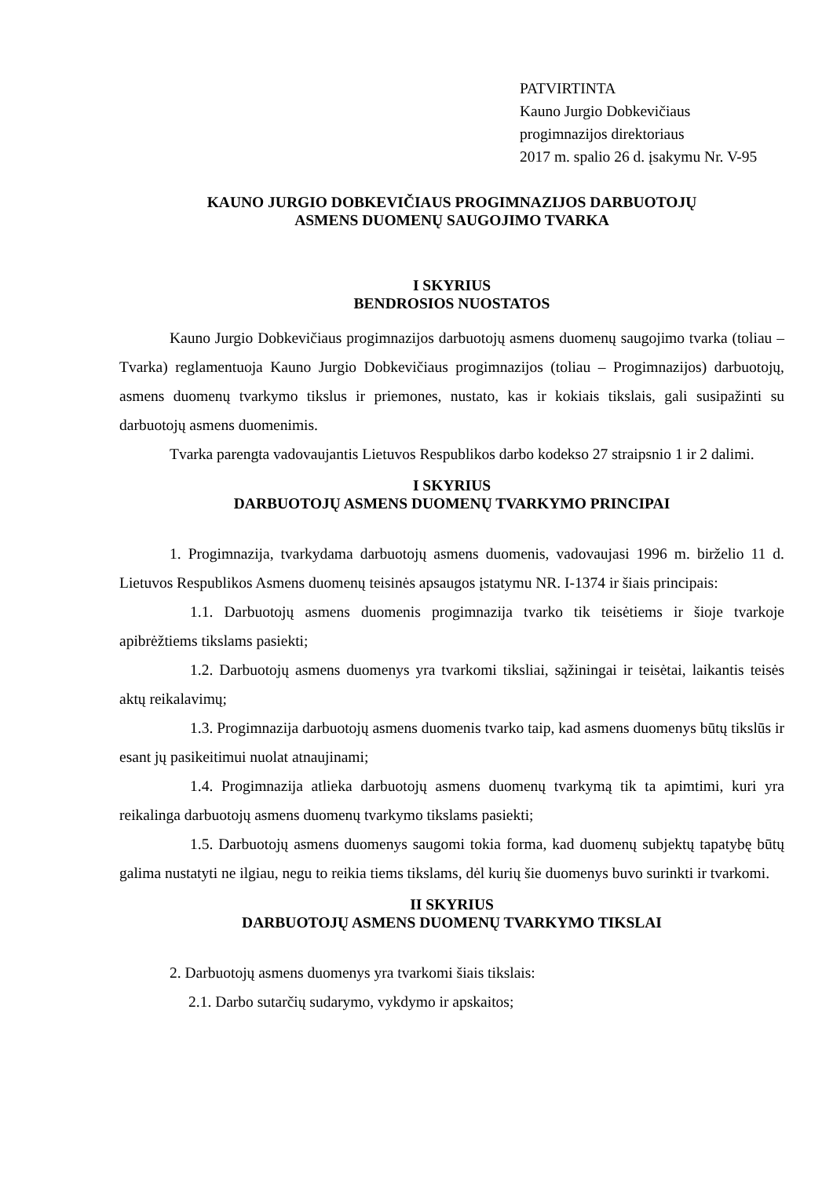PATVIRTINTA
Kauno Jurgio Dobkevičiaus
progimnazijos direktoriaus
2017 m. spalio 26 d. įsakymu Nr. V-95
KAUNO JURGIO DOBKEVIČIAUS PROGIMNAZIJOS DARBUOTOJŲ
ASMENS DUOMENŲ SAUGOJIMO TVARKA
I SKYRIUS
BENDROSIOS NUOSTATOS
Kauno Jurgio Dobkevičiaus progimnazijos darbuotojų asmens duomenų saugojimo tvarka (toliau – Tvarka) reglamentuoja Kauno Jurgio Dobkevičiaus progimnazijos (toliau – Progimnazijos) darbuotojų, asmens duomenų tvarkymo tikslus ir priemones, nustato, kas ir kokiais tikslais, gali susipažinti su darbuotojų asmens duomenimis.
Tvarka parengta vadovaujantis Lietuvos Respublikos darbo kodekso 27 straipsnio 1 ir 2 dalimi.
I SKYRIUS
DARBUOTOJŲ ASMENS DUOMENŲ TVARKYMO PRINCIPAI
1. Progimnazija, tvarkydama darbuotojų asmens duomenis, vadovaujasi 1996 m. birželio 11 d. Lietuvos Respublikos Asmens duomenų teisinės apsaugos įstatymu NR. I-1374 ir šiais principais:
1.1. Darbuotojų asmens duomenis progimnazija tvarko tik teisėtiems ir šioje tvarkoje apibrėžtiems tikslams pasiekti;
1.2. Darbuotojų asmens duomenys yra tvarkomi tiksliai, sąžiningai ir teisėtai, laikantis teisės aktų reikalavimų;
1.3. Progimnazija darbuotojų asmens duomenis tvarko taip, kad asmens duomenys būtų tikslūs ir esant jų pasikeitimui nuolat atnaujinami;
1.4. Progimnazija atlieka darbuotojų asmens duomenų tvarkymą tik ta apimtimi, kuri yra reikalinga darbuotojų asmens duomenų tvarkymo tikslams pasiekti;
1.5. Darbuotojų asmens duomenys saugomi tokia forma, kad duomenų subjektų tapatybę būtų galima nustatyti ne ilgiau, negu to reikia tiems tikslams, dėl kurių šie duomenys buvo surinkti ir tvarkomi.
II SKYRIUS
DARBUOTOJŲ ASMENS DUOMENŲ TVARKYMO TIKSLAI
2. Darbuotojų asmens duomenys yra tvarkomi šiais tikslais:
2.1. Darbo sutarčių sudarymo, vykdymo ir apskaitos;